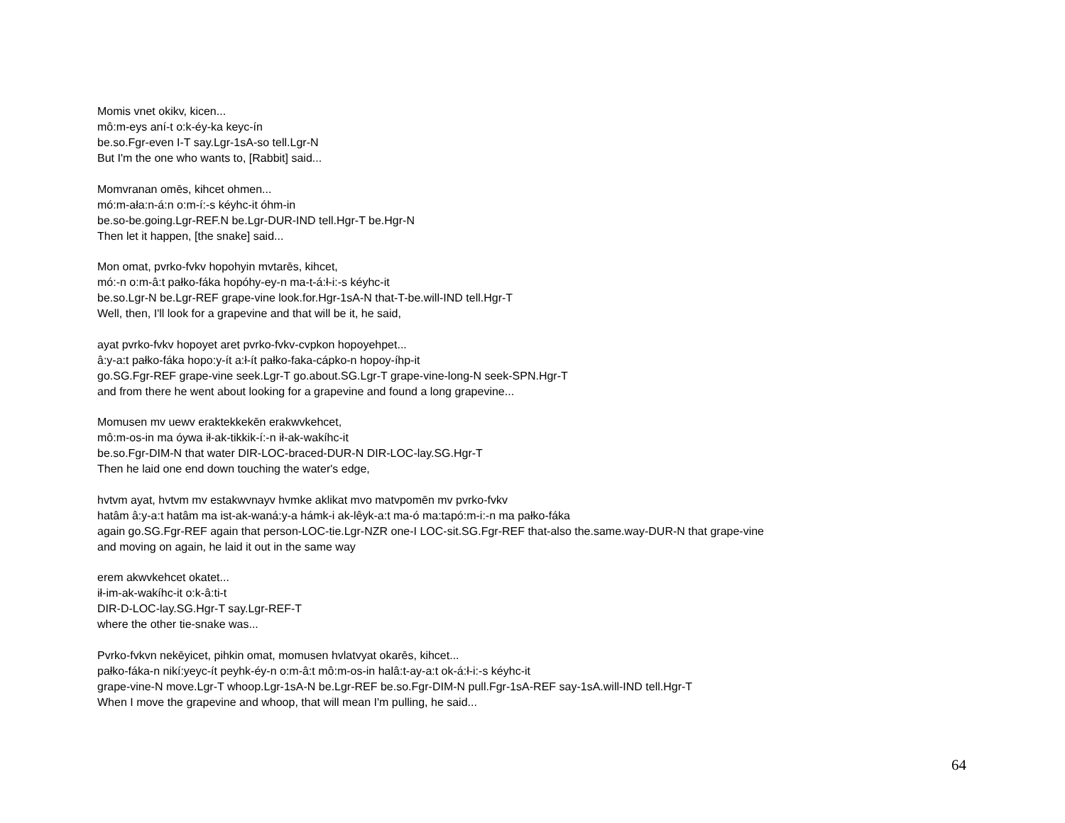Momis vnet okikv, kicen...
mô:m-eys aní-t o:k-éy-ka keyc-ín
be.so.Fgr-even I-T say.Lgr-1sA-so tell.Lgr-N
But I'm the one who wants to, [Rabbit] said...
Momvranan omēs, kihcet ohmen...
mó:m-ała:n-á:n o:m-í:-s kéyhc-it óhm-in
be.so-be.going.Lgr-REF.N be.Lgr-DUR-IND tell.Hgr-T be.Hgr-N
Then let it happen, [the snake] said...
Mon omat, pvrko-fvkv hopohyin mvtarēs, kihcet,
mó:-n o:m-â:t pałko-fáka hopóhy-ey-n ma-t-á:ł-i:-s kéyhc-it
be.so.Lgr-N be.Lgr-REF grape-vine look.for.Hgr-1sA-N that-T-be.will-IND tell.Hgr-T
Well, then, I'll look for a grapevine and that will be it, he said,
ayat pvrko-fvkv hopoyet aret pvrko-fvkv-cvpkon hopoyehpet...
â:y-a:t pałko-fáka hopo:y-ít a:ł-ít pałko-faka-cápko-n hopoy-íhp-it
go.SG.Fgr-REF grape-vine seek.Lgr-T go.about.SG.Lgr-T grape-vine-long-N seek-SPN.Hgr-T
and from there he went about looking for a grapevine and found a long grapevine...
Momusen mv uewv eraktekkekēn erakwvkehcet,
mô:m-os-in ma óywa ił-ak-tikkik-í:-n ił-ak-wakíhc-it
be.so.Fgr-DIM-N that water DIR-LOC-braced-DUR-N DIR-LOC-lay.SG.Hgr-T
Then he laid one end down touching the water's edge,
hvtvm ayat, hvtvm mv estakwvnayv hvmke aklikat mvo matvpomēn mv pvrko-fvkv
hatâm â:y-a:t hatâm ma ist-ak-waná:y-a hámk-i ak-lêyk-a:t ma-ó ma:tapó:m-i:-n ma pałko-fáka
again go.SG.Fgr-REF again that person-LOC-tie.Lgr-NZR one-I LOC-sit.SG.Fgr-REF that-also the.same.way-DUR-N that grape-vine
and moving on again, he laid it out in the same way
erem akwvkehcet okatet...
ił-im-ak-wakíhc-it o:k-â:ti-t
DIR-D-LOC-lay.SG.Hgr-T say.Lgr-REF-T
where the other tie-snake was...
Pvrko-fvkvn nekēyicet, pihkin omat, momusen hvlatvyat okarēs, kihcet...
pałko-fáka-n nikí:yeyc-ít peyhk-éy-n o:m-â:t mô:m-os-in halâ:t-ay-a:t ok-á:ł-i:-s kéyhc-it
grape-vine-N move.Lgr-T whoop.Lgr-1sA-N be.Lgr-REF be.so.Fgr-DIM-N pull.Fgr-1sA-REF say-1sA.will-IND tell.Hgr-T
When I move the grapevine and whoop, that will mean I'm pulling, he said...
64